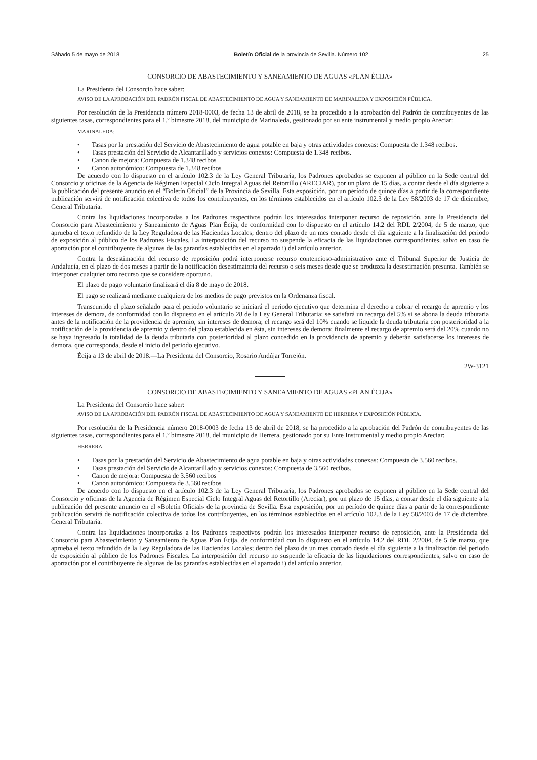Sábado 5 de mayo de 2018 Boletín Oficial de la provincia de Sevilla. Número 102 25
CONSORCIO DE ABASTECIMIENTO Y SANEAMIENTO DE AGUAS «PLAN ÉCIJA»
La Presidenta del Consorcio hace saber:
AVISO DE LA APROBACIÓN DEL PADRÓN FISCAL DE ABASTECIMIENTO DE AGUA Y SANEAMIENTO DE MARINALEDA Y EXPOSICIÓN PÚBLICA.
Por resolución de la Presidencia número 2018-0003, de fecha 13 de abril de 2018, se ha procedido a la aprobación del Padrón de contribuyentes de las siguientes tasas, correspondientes para el 1.º bimestre 2018, del municipio de Marinaleda, gestionado por su ente instrumental y medio propio Areciar:
MARINALEDA:
• Tasas por la prestación del Servicio de Abastecimiento de agua potable en baja y otras actividades conexas: Compuesta de 1.348 recibos.
• Tasas prestación del Servicio de Alcantarillado y servicios conexos: Compuesta de 1.348 recibos.
• Canon de mejora: Compuesta de 1.348 recibos
• Canon autonómico: Compuesta de 1.348 recibos
De acuerdo con lo dispuesto en el artículo 102.3 de la Ley General Tributaria, los Padrones aprobados se exponen al público en la Sede central del Consorcio y oficinas de la Agencia de Régimen Especial Ciclo Integral Aguas del Retortillo (ARECIAR), por un plazo de 15 días, a contar desde el día siguiente a la publicación del presente anuncio en el “Boletín Oficial” de la Provincia de Sevilla. Esta exposición, por un período de quince días a partir de la correspondiente publicación servirá de notificación colectiva de todos los contribuyentes, en los términos establecidos en el artículo 102.3 de la Ley 58/2003 de 17 de diciembre, General Tributaria.
Contra las liquidaciones incorporadas a los Padrones respectivos podrán los interesados interponer recurso de reposición, ante la Presidencia del Consorcio para Abastecimiento y Saneamiento de Aguas Plan Écija, de conformidad con lo dispuesto en el artículo 14.2 del RDL 2/2004, de 5 de marzo, que aprueba el texto refundido de la Ley Reguladora de las Haciendas Locales; dentro del plazo de un mes contado desde el día siguiente a la finalización del periodo de exposición al público de los Padrones Fiscales. La interposición del recurso no suspende la eficacia de las liquidaciones correspondientes, salvo en caso de aportación por el contribuyente de algunas de las garantías establecidas en el apartado i) del artículo anterior.
Contra la desestimación del recurso de reposición podrá interponerse recurso contencioso-administrativo ante el Tribunal Superior de Justicia de Andalucía, en el plazo de dos meses a partir de la notificación desestimatoria del recurso o seis meses desde que se produzca la desestimación presunta. También se interponer cualquier otro recurso que se considere oportuno.
El plazo de pago voluntario finalizará el día 8 de mayo de 2018.
El pago se realizará mediante cualquiera de los medios de pago previstos en la Ordenanza fiscal.
Transcurrido el plazo señalado para el periodo voluntario se iniciará el periodo ejecutivo que determina el derecho a cobrar el recargo de apremio y los intereses de demora, de conformidad con lo dispuesto en el artículo 28 de la Ley General Tributaria; se satisfará un recargo del 5% si se abona la deuda tributaria antes de la notificación de la providencia de apremio, sin intereses de demora; el recargo será del 10% cuando se liquide la deuda tributaria con posterioridad a la notificación de la providencia de apremio y dentro del plazo establecida en ésta, sin intereses de demora; finalmente el recargo de apremio será del 20% cuando no se haya ingresado la totalidad de la deuda tributaria con posterioridad al plazo concedido en la providencia de apremio y deberán satisfacerse los intereses de demora, que corresponda, desde el inicio del periodo ejecutivo.
Écija a 13 de abril de 2018.—La Presidenta del Consorcio, Rosario Andújar Torrejón.
2W-3121
CONSORCIO DE ABASTECIMIENTO Y SANEAMIENTO DE AGUAS «PLAN ÉCIJA»
La Presidenta del Consorcio hace saber:
AVISO DE LA APROBACIÓN DEL PADRÓN FISCAL DE ABASTECIMIENTO DE AGUA Y SANEAMIENTO DE HERRERA Y EXPOSICIÓN PÚBLICA.
Por resolución de la Presidencia número 2018-0003 de fecha 13 de abril de 2018, se ha procedido a la aprobación del Padrón de contribuyentes de las siguientes tasas, correspondientes para el 1.º bimestre 2018, del municipio de Herrera, gestionado por su Ente Instrumental y medio propio Areciar:
HERRERA:
• Tasas por la prestación del Servicio de Abastecimiento de agua potable en baja y otras actividades conexas: Compuesta de 3.560 recibos.
• Tasas prestación del Servicio de Alcantarillado y servicios conexos: Compuesta de 3.560 recibos.
• Canon de mejora: Compuesta de 3.560 recibos
• Canon autonómico: Compuesta de 3.560 recibos
De acuerdo con lo dispuesto en el artículo 102.3 de la Ley General Tributaria, los Padrones aprobados se exponen al público en la Sede central del Consorcio y oficinas de la Agencia de Régimen Especial Ciclo Integral Aguas del Retortillo (Areciar), por un plazo de 15 días, a contar desde el día siguiente a la publicación del presente anuncio en el «Boletín Oficial» de la provincia de Sevilla. Esta exposición, por un período de quince días a partir de la correspondiente publicación servirá de notificación colectiva de todos los contribuyentes, en los términos establecidos en el artículo 102.3 de la Ley 58/2003 de 17 de diciembre, General Tributaria.
Contra las liquidaciones incorporadas a los Padrones respectivos podrán los interesados interponer recurso de reposición, ante la Presidencia del Consorcio para Abastecimiento y Saneamiento de Aguas Plan Écija, de conformidad con lo dispuesto en el artículo 14.2 del RDL 2/2004, de 5 de marzo, que aprueba el texto refundido de la Ley Reguladora de las Haciendas Locales; dentro del plazo de un mes contado desde el día siguiente a la finalización del periodo de exposición al público de los Padrones Fiscales. La interposición del recurso no suspende la eficacia de las liquidaciones correspondientes, salvo en caso de aportación por el contribuyente de algunas de las garantías establecidas en el apartado i) del artículo anterior.